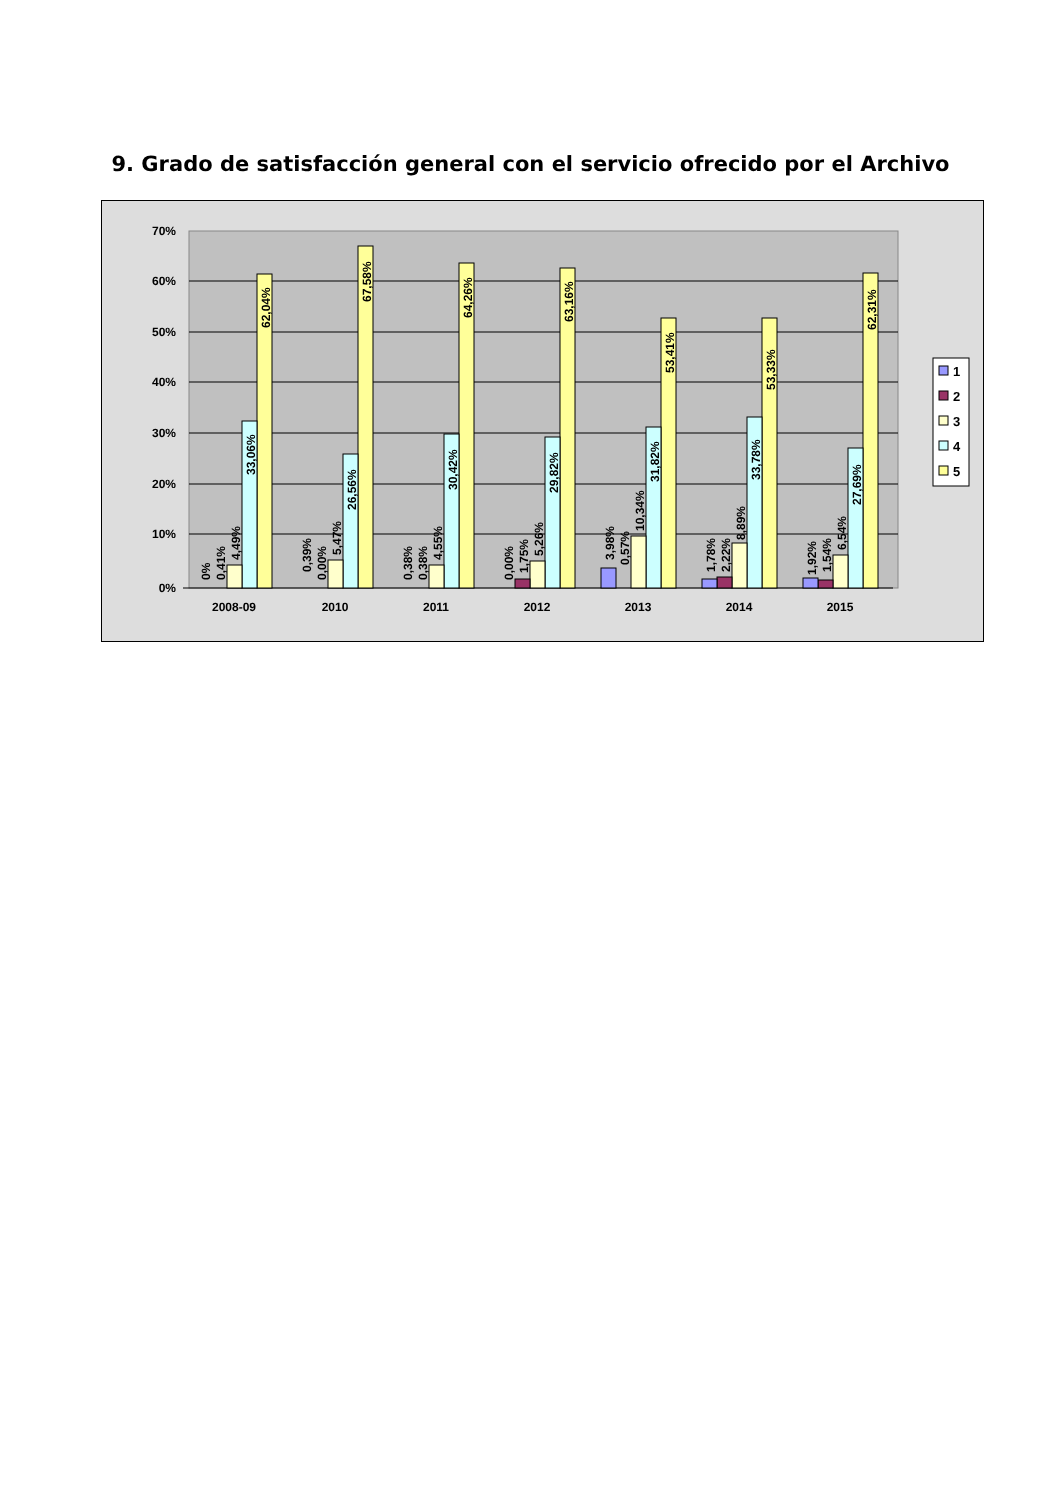9. Grado de satisfacción general con el servicio ofrecido por el Archivo
70%
60%
50%
40%
30%
20%
10%
0%
2008-09
2010
2011
2012
2013
2014
2015
62,04%
33,06%
4,49%
0,41%
0%
67,58%
26,56%
5,47%
0,00%
0,39%
64,26%
30,42%
4,55%
0,38%
0,38%
63,16%
29,82%
5,26%
1,75%
0,00%
53,41%
31,82%
10,34%
0,57%
3,98%
53,33%
33,78%
8,89%
2,22%
1,78%
62,31%
27,69%
6,54%
1,54%
1,92%
1
2
3
4
5